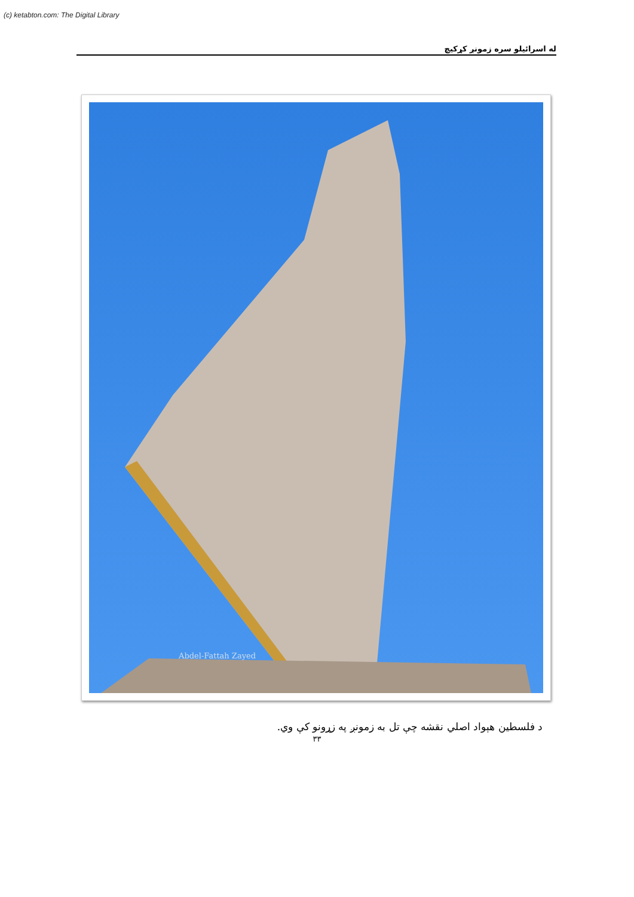(c) ketabton.com: The Digital Library
له اسرائیلو سره زمونږ کړکیچ
Abdel-Fattah Zayed
د فلسطین هېواد اصلي نقشه چې تل به زمونږ په زړونو کې وي.
۳۳